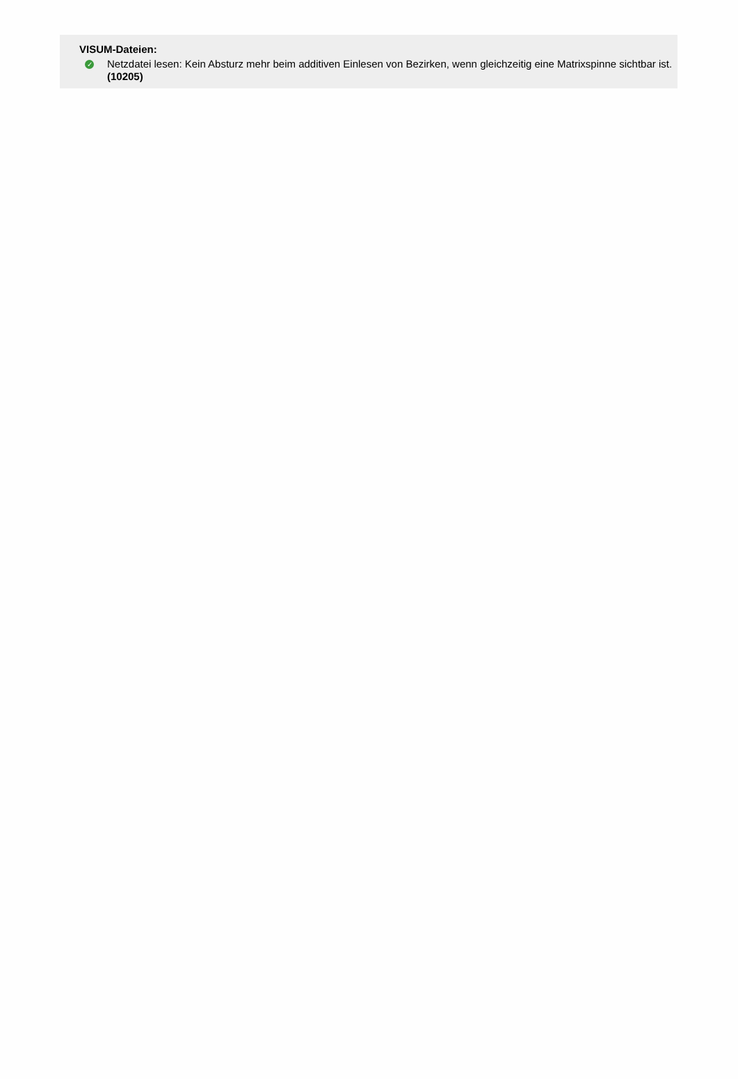VISUM-Dateien:
✓ Netzdatei lesen: Kein Absturz mehr beim additiven Einlesen von Bezirken, wenn gleichzeitig eine Matrixspinne sichtbar ist. (10205)